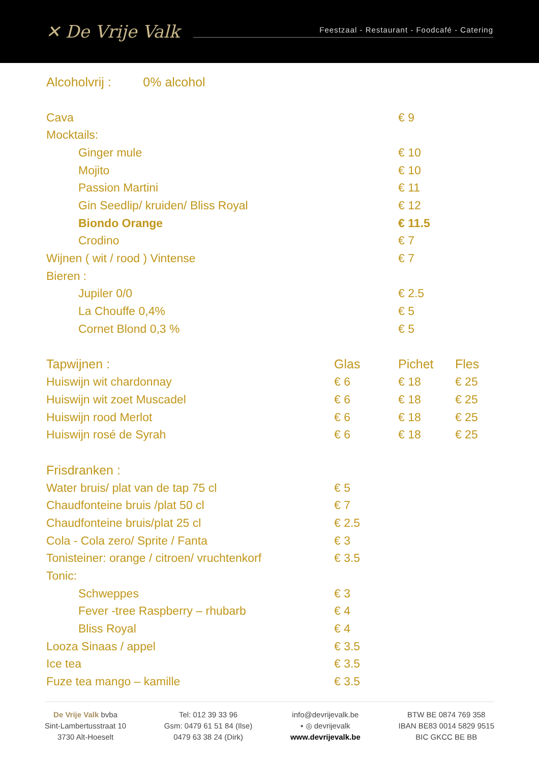✕ De Vrije Valk
Feestzaal - Restaurant - Foodcafé - Catering
| Alcoholvrij : 0% alcohol | | | |
| Cava | | € 9 | |
| Mocktails: | | | |
| Ginger mule | | € 10 | |
| Mojito | | € 10 | |
| Passion Martini | | € 11 | |
| Gin Seedlip/ kruiden/ Bliss Royal | | € 12 | |
| Biondo Orange | | € 11.5 | |
| Crodino | | € 7 | |
| Wijnen ( wit / rood ) Vintense | | € 7 | |
| Bieren : | | | |
| Jupiler 0/0 | | € 2.5 | |
| La Chouffe 0,4% | | € 5 | |
| Cornet Blond 0,3 % | | € 5 | |
| Tapwijnen : | Glas | Pichet | Fles |
| Huiswijn wit chardonnay | € 6 | € 18 | € 25 |
| Huiswijn wit zoet Muscadel | € 6 | € 18 | € 25 |
| Huiswijn rood Merlot | € 6 | € 18 | € 25 |
| Huiswijn rosé de Syrah | € 6 | € 18 | € 25 |
| Frisdranken : | | | |
| Water bruis/ plat van de tap 75 cl | € 5 | | |
| Chaudfonteine bruis /plat 50 cl | € 7 | | |
| Chaudfonteine bruis/plat 25 cl | € 2.5 | | |
| Cola - Cola zero/ Sprite / Fanta | € 3 | | |
| Tonisteiner: orange / citroen/ vruchtenkorf | € 3.5 | | |
| Tonic: | | | |
| Schweppes | € 3 | | |
| Fever -tree Raspberry – rhubarb | € 4 | | |
| Bliss Royal | € 4 | | |
| Looza Sinaas / appel | € 3.5 | | |
| Ice tea | € 3.5 | | |
| Fuze tea mango – kamille | € 3.5 | | |
De Vrije Valk bvba
Sint-Lambertusstraat 10
3730 Alt-Hoeselt
Tel: 012 39 33 96
Gsm: 0479 61 51 84 (Ilse)
0479 63 38 24 (Dirk)
info@devrijevalk.be
▪ ◎ devrijevalk
www.devrijevalk.be
BTW BE 0874 769 358
IBAN BE83 0014 5829 9515
BIC GKCC BE BB